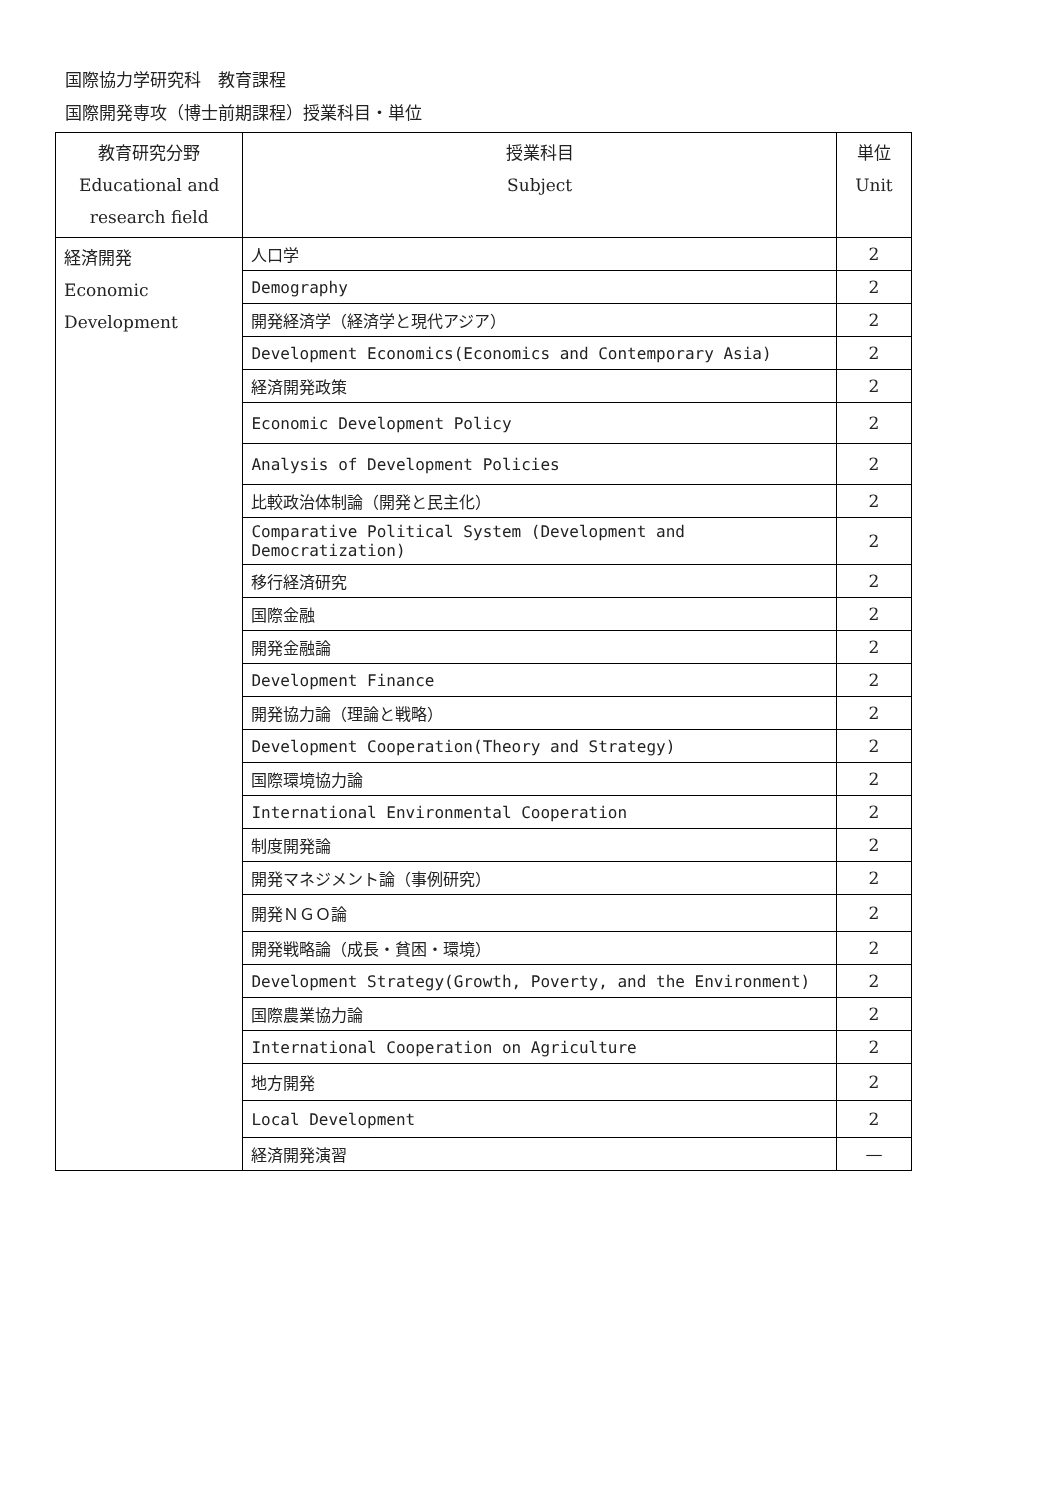国際協力学研究科　教育課程
国際開発専攻（博士前期課程）授業科目・単位
| 教育研究分野 Educational and research field | 授業科目 Subject | 単位 Unit |
| --- | --- | --- |
| 経済開発 Economic Development | 人口学 | 2 |
| | Demography | 2 |
| | 開発経済学（経済学と現代アジア） | 2 |
| | Development Economics(Economics and Contemporary Asia) | 2 |
| | 経済開発政策 | 2 |
| | Economic Development Policy | 2 |
| | Analysis of Development Policies | 2 |
| | 比較政治体制論（開発と民主化） | 2 |
| | Comparative Political System (Development and Democratization) | 2 |
| | 移行経済研究 | 2 |
| | 国際金融 | 2 |
| | 開発金融論 | 2 |
| | Development Finance | 2 |
| | 開発協力論（理論と戦略） | 2 |
| | Development Cooperation(Theory and Strategy) | 2 |
| | 国際環境協力論 | 2 |
| | International Environmental Cooperation | 2 |
| | 制度開発論 | 2 |
| | 開発マネジメント論（事例研究） | 2 |
| | 開発ＮＧＯ論 | 2 |
| | 開発戦略論（成長・貧困・環境） | 2 |
| | Development Strategy(Growth, Poverty, and the Environment) | 2 |
| | 国際農業協力論 | 2 |
| | International Cooperation on Agriculture | 2 |
| | 地方開発 | 2 |
| | Local Development | 2 |
| | 経済開発演習 | — |